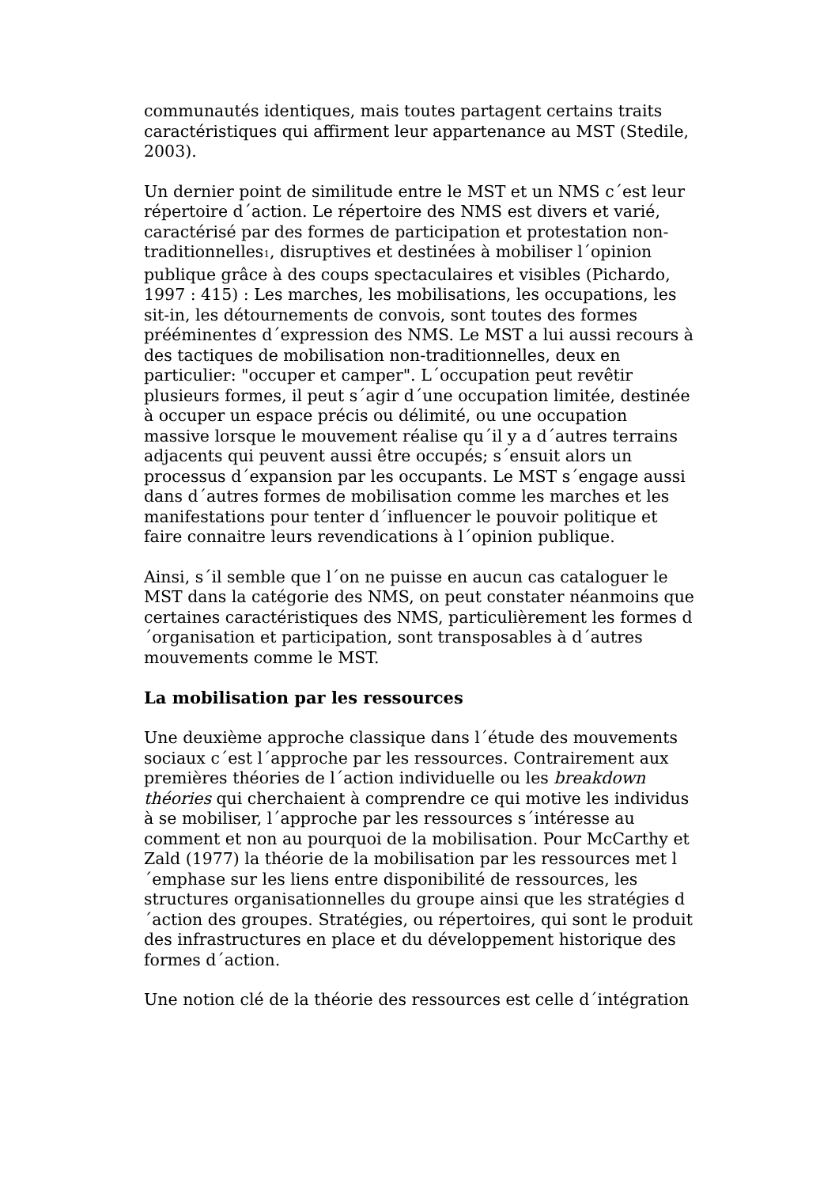communautés identiques, mais toutes partagent certains traits caractéristiques qui affirment leur appartenance au MST (Stedile, 2003).
Un dernier point de similitude entre le MST et un NMS c´est leur répertoire d´action. Le répertoire des NMS est divers et varié, caractérisé par des formes de participation et protestation non-traditionnelles<sub>1</sub>, disruptives et destinées à mobiliser l´opinion publique grâce à des coups spectaculaires et visibles (Pichardo, 1997 : 415) : Les marches, les mobilisations, les occupations, les sit-in, les détournements de convois, sont toutes des formes prééminentes d´expression des NMS. Le MST a lui aussi recours à des tactiques de mobilisation non-traditionnelles, deux en particulier: "occuper et camper". L´occupation peut revêtir plusieurs formes, il peut s´agir d´une occupation limitée, destinée à occuper un espace précis ou délimité, ou une occupation massive lorsque le mouvement réalise qu´il y a d´autres terrains adjacents qui peuvent aussi être occupés; s´ensuit alors un processus d´expansion par les occupants. Le MST s´engage aussi dans d´autres formes de mobilisation comme les marches et les manifestations pour tenter d´influencer le pouvoir politique et faire connaitre leurs revendications à l´opinion publique.
Ainsi, s´il semble que l´on ne puisse en aucun cas cataloguer le MST dans la catégorie des NMS, on peut constater néanmoins que certaines caractéristiques des NMS, particulièrement les formes d´organisation et participation, sont transposables à d´autres mouvements comme le MST.
La mobilisation par les ressources
Une deuxième approche classique dans l´étude des mouvements sociaux c´est l´approche par les ressources. Contrairement aux premières théories de l´action individuelle ou les breakdown théories qui cherchaient à comprendre ce qui motive les individus à se mobiliser, l´approche par les ressources s´intéresse au comment et non au pourquoi de la mobilisation. Pour McCarthy et Zald (1977) la théorie de la mobilisation par les ressources met l´emphase sur les liens entre disponibilité de ressources, les structures organisationnelles du groupe ainsi que les stratégies d´action des groupes. Stratégies, ou répertoires, qui sont le produit des infrastructures en place et du développement historique des formes d´action.
Une notion clé de la théorie des ressources est celle d´intégration